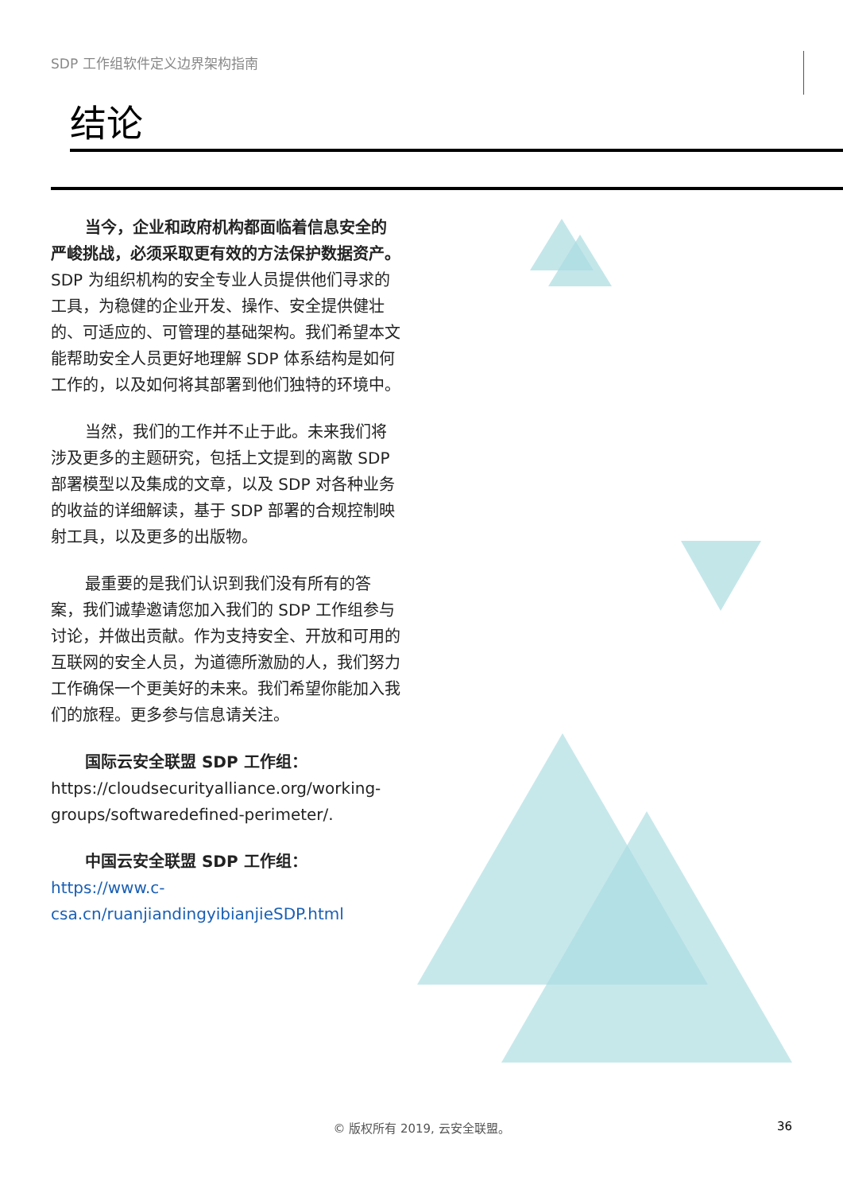SDP 工作组软件定义边界架构指南
结论
当今，企业和政府机构都面临着信息安全的严峻挑战，必须采取更有效的方法保护数据资产。SDP 为组织机构的安全专业人员提供他们寻求的工具，为稳健的企业开发、操作、安全提供健壮的、可适应的、可管理的基础架构。我们希望本文能帮助安全人员更好地理解 SDP 体系结构是如何工作的，以及如何将其部署到他们独特的环境中。
当然，我们的工作并不止于此。未来我们将涉及更多的主题研究，包括上文提到的离散 SDP 部署模型以及集成的文章，以及 SDP 对各种业务的收益的详细解读，基于 SDP 部署的合规控制映射工具，以及更多的出版物。
最重要的是我们认识到我们没有所有的答案，我们诚挚邀请您加入我们的 SDP 工作组参与讨论，并做出贡献。作为支持安全、开放和可用的互联网的安全人员，为道德所激励的人，我们努力工作确保一个更美好的未来。我们希望你能加入我们的旅程。更多参与信息请关注。
国际云安全联盟 SDP 工作组：
https://cloudsecurityalliance.org/working-groups/softwaredefined-perimeter/.
中国云安全联盟 SDP 工作组：
https://www.c-csa.cn/ruanjiandingyibianjieSDP.html
© 版权所有 2019, 云安全联盟。 36